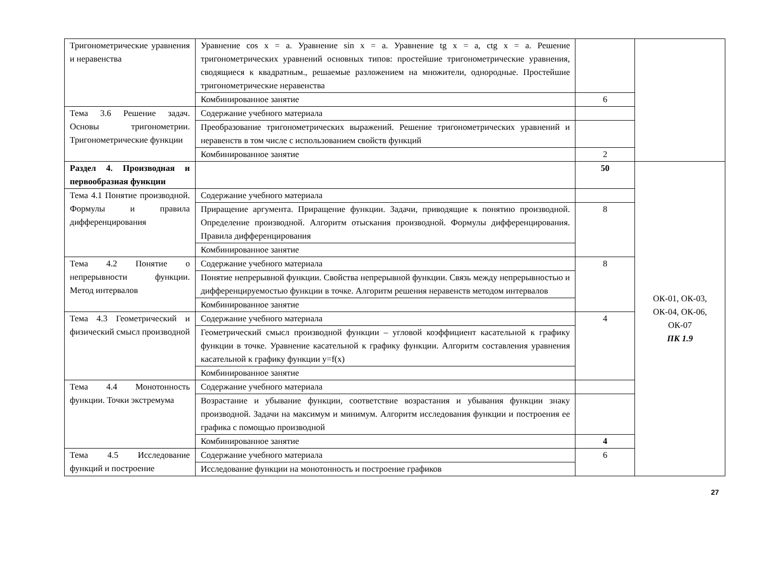| Тригонометрические уравнения и неравенства | Уравнение cos x = a. Уравнение sin x = a. Уравнение tg x = a, ctg x = a. Решение тригонометрических уравнений основных типов: простейшие тригонометрические уравнения, сводящиеся к квадратным., решаемые разложением на множители, однородные. Простейшие тригонометрические неравенства | | |
| | Комбинированное занятие | 6 | |
| Тема 3.6 Решение задач. Основы тригонометрии. Тригонометрические функции | Содержание учебного материала | | |
| | Преобразование тригонометрических выражений. Решение тригонометрических уравнений и неравенств в том числе с использованием свойств функций | | |
| | Комбинированное занятие | 2 | |
| Раздел 4. Производная и первообразная функции | | 50 | ОК-01, ОК-03, ОК-04, ОК-06, ОК-07 ПК 1.9 |
| Тема 4.1 Понятие производной. Формулы и правила дифференцирования | Содержание учебного материала | | |
| | Приращение аргумента. Приращение функции. Задачи, приводящие к понятию производной. Определение производной. Алгоритм отыскания производной. Формулы дифференцирования. Правила дифференцирования | 8 | |
| | Комбинированное занятие | | |
| Тема 4.2 Понятие о непрерывности функции. Метод интервалов | Содержание учебного материала | 8 | |
| | Понятие непрерывной функции. Свойства непрерывной функции. Связь между непрерывностью и дифференцируемостью функции в точке. Алгоритм решения неравенств методом интервалов | | |
| | Комбинированное занятие | | |
| Тема 4.3 Геометрический и физический смысл производной | Содержание учебного материала | 4 | |
| | Геометрический смысл производной функции – угловой коэффициент касательной к графику функции в точке. Уравнение касательной к графику функции. Алгоритм составления уравнения касательной к графику функции y=f(x) | | |
| | Комбинированное занятие | | |
| Тема 4.4 Монотонность функции. Точки экстремума | Содержание учебного материала | | |
| | Возрастание и убывание функции, соответствие возрастания и убывания функции знаку производной. Задачи на максимум и минимум. Алгоритм исследования функции и построения ее графика с помощью производной | | |
| | Комбинированное занятие | 4 | |
| Тема 4.5 Исследование функций и построение | Содержание учебного материала | 6 | |
| | Исследование функции на монотонность и построение графиков | | |
27